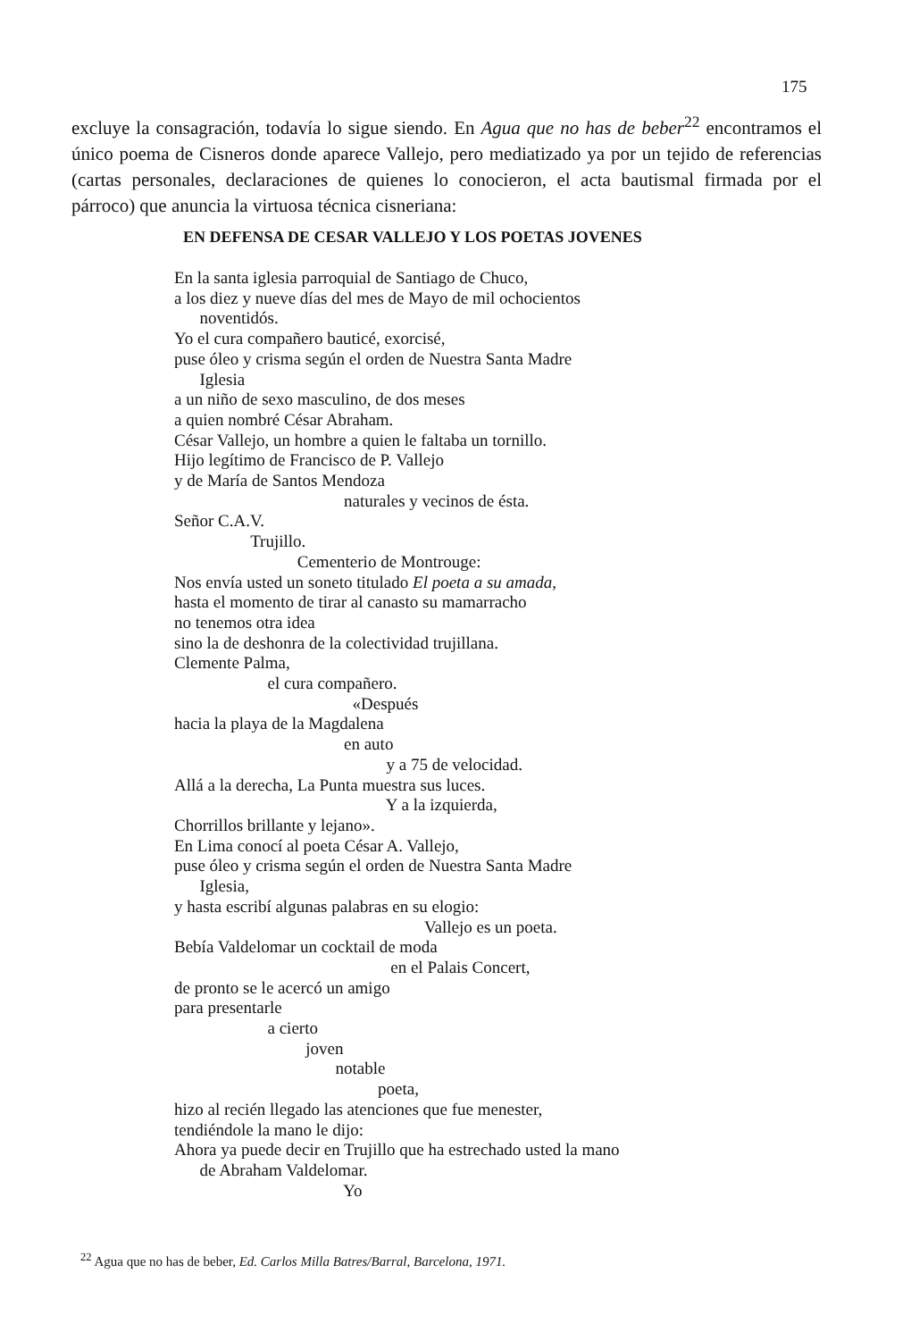175
excluye la consagración, todavía lo sigue siendo. En Agua que no has de beber<sup>22</sup> encontramos el único poema de Cisneros donde aparece Vallejo, pero mediatizado ya por un tejido de referencias (cartas personales, declaraciones de quienes lo conocieron, el acta bautismal firmada por el párroco) que anuncia la virtuosa técnica cisneriana:
EN DEFENSA DE CESAR VALLEJO Y LOS POETAS JOVENES
En la santa iglesia parroquial de Santiago de Chuco, a los diez y nueve días del mes de Mayo de mil ochocientos noventidós. Yo el cura compañero bauticé, exorcisé, puse óleo y crisma según el orden de Nuestra Santa Madre Iglesia a un niño de sexo masculino, de dos meses a quien nombré César Abraham. César Vallejo, un hombre a quien le faltaba un tornillo. Hijo legítimo de Francisco de P. Vallejo y de María de Santos Mendoza naturales y vecinos de ésta. Señor C.A.V. Trujillo. Cementerio de Montrouge: Nos envía usted un soneto titulado El poeta a su amada, hasta el momento de tirar al canasto su mamarracho no tenemos otra idea sino la de deshonra de la colectividad trujillana. Clemente Palma, el cura compañero. «Después hacia la playa de la Magdalena en auto y a 75 de velocidad. Allá a la derecha, La Punta muestra sus luces. Y a la izquierda, Chorrillos brillante y lejano». En Lima conocí al poeta César A. Vallejo, puse óleo y crisma según el orden de Nuestra Santa Madre Iglesia, y hasta escribí algunas palabras en su elogio: Vallejo es un poeta. Bebía Valdelomar un cocktail de moda en el Palais Concert, de pronto se le acercó un amigo para presentarle a cierto joven notable poeta, hizo al recién llegado las atenciones que fue menester, tendiéndole la mano le dijo: Ahora ya puede decir en Trujillo que ha estrechado usted la mano de Abraham Valdelomar. Yo
<sup>22</sup> Agua que no has de beber, Ed. Carlos Milla Batres/Barral, Barcelona, 1971.